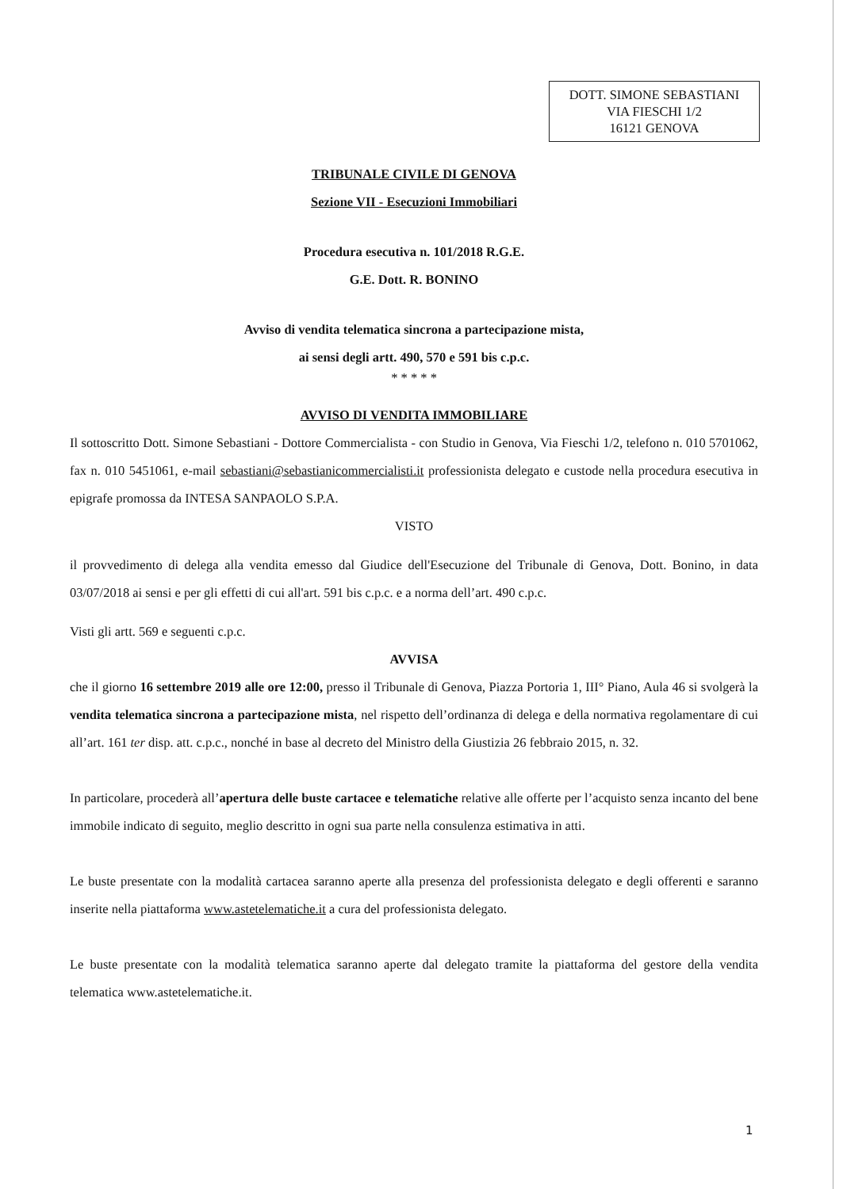DOTT. SIMONE SEBASTIANI
VIA FIESCHI 1/2
16121 GENOVA
TRIBUNALE CIVILE DI GENOVA
Sezione VII - Esecuzioni Immobiliari
Procedura esecutiva n. 101/2018 R.G.E.
G.E. Dott. R. BONINO
Avviso di vendita telematica sincrona a partecipazione mista,
ai sensi degli artt. 490, 570 e 591 bis c.p.c.
* * * * *
AVVISO DI VENDITA IMMOBILIARE
Il sottoscritto Dott. Simone Sebastiani - Dottore Commercialista - con Studio in Genova, Via Fieschi 1/2, telefono n. 010 5701062, fax n. 010 5451061, e-mail sebastiani@sebastianicommercialisti.it professionista delegato e custode nella procedura esecutiva in epigrafe promossa da INTESA SANPAOLO S.P.A.
VISTO
il provvedimento di delega alla vendita emesso dal Giudice dell'Esecuzione del Tribunale di Genova, Dott. Bonino, in data 03/07/2018 ai sensi e per gli effetti di cui all'art. 591 bis c.p.c. e a norma dell’art. 490 c.p.c.
Visti gli artt. 569 e seguenti c.p.c.
AVVISA
che il giorno 16 settembre 2019 alle ore 12:00, presso il Tribunale di Genova, Piazza Portoria 1, III° Piano, Aula 46 si svolgerà la vendita telematica sincrona a partecipazione mista, nel rispetto dell’ordinanza di delega e della normativa regolamentare di cui all’art. 161 ter disp. att. c.p.c., nonché in base al decreto del Ministro della Giustizia 26 febbraio 2015, n. 32.
In particolare, procederà all’apertura delle buste cartacee e telematiche relative alle offerte per l’acquisto senza incanto del bene immobile indicato di seguito, meglio descritto in ogni sua parte nella consulenza estimativa in atti.
Le buste presentate con la modalità cartacea saranno aperte alla presenza del professionista delegato e degli offerenti e saranno inserite nella piattaforma www.astetelematiche.it a cura del professionista delegato.
Le buste presentate con la modalità telematica saranno aperte dal delegato tramite la piattaforma del gestore della vendita telematica www.astetelematiche.it.
1